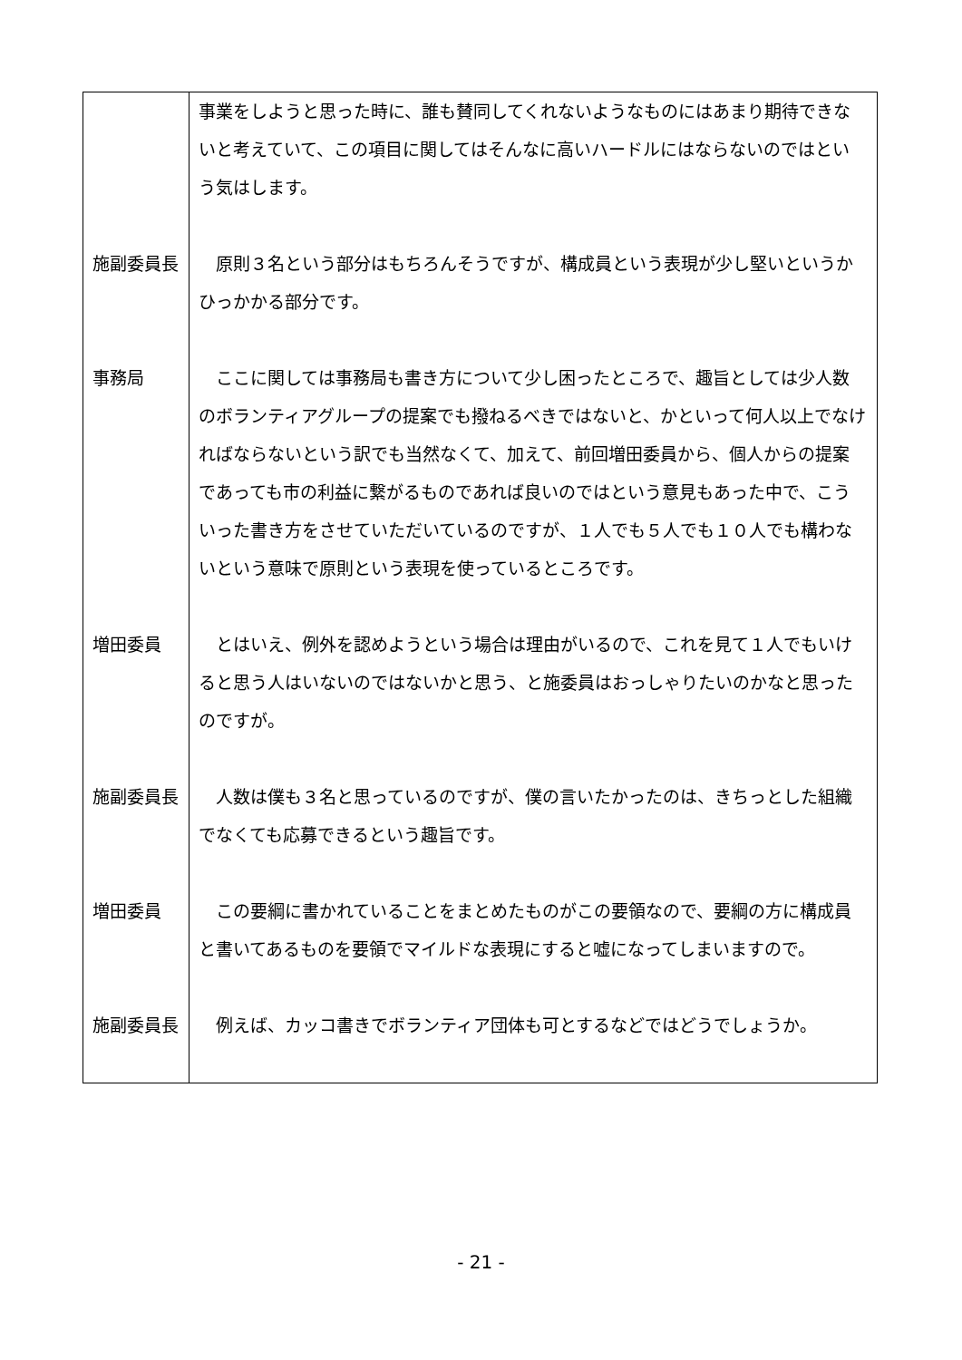| | 事業をしようと思った時に、誰も賛同してくれないようなものにはあまり期待できないと考えていて、この項目に関してはそんなに高いハードルにはならないのではという気はします。 |
| 施副委員長 | 原則３名という部分はもちろんそうですが、構成員という表現が少し堅いというかひっかかる部分です。 |
| 事務局 | ここに関しては事務局も書き方について少し困ったところで、趣旨としては少人数のボランティアグループの提案でも撥ねるべきではないと、かといって何人以上でなければならないという訳でも当然なくて、加えて、前回増田委員から、個人からの提案であっても市の利益に繋がるものであれば良いのではという意見もあった中で、こういった書き方をさせていただいているのですが、１人でも５人でも１０人でも構わないという意味で原則という表現を使っているところです。 |
| 増田委員 | とはいえ、例外を認めようという場合は理由がいるので、これを見て１人でもいけると思う人はいないのではないかと思う、と施委員はおっしゃりたいのかなと思ったのですが。 |
| 施副委員長 | 人数は僕も３名と思っているのですが、僕の言いたかったのは、きちっとした組織でなくても応募できるという趣旨です。 |
| 増田委員 | この要綱に書かれていることをまとめたものがこの要領なので、要綱の方に構成員と書いてあるものを要領でマイルドな表現にすると嘘になってしまいますので。 |
| 施副委員長 | 例えば、カッコ書きでボランティア団体も可とするなどではどうでしょうか。 |
- 21 -